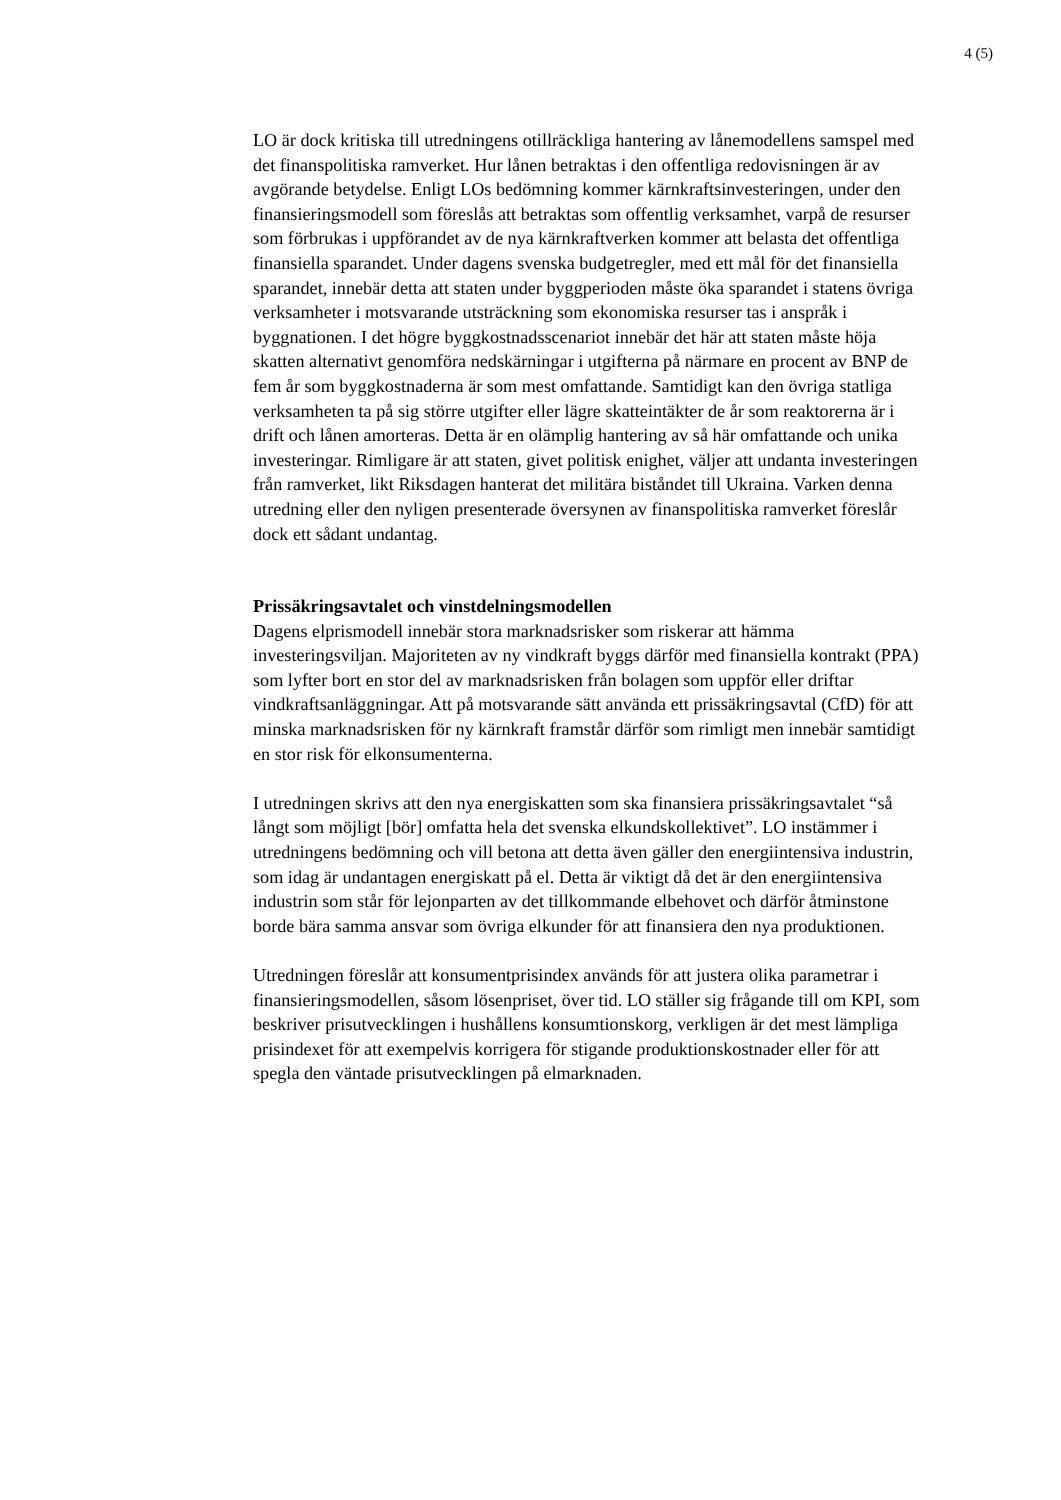4 (5)
LO är dock kritiska till utredningens otillräckliga hantering av lånemodellens samspel med det finanspolitiska ramverket. Hur lånen betraktas i den offentliga redovisningen är av avgörande betydelse. Enligt LOs bedömning kommer kärnkraftsinvesteringen, under den finansieringsmodell som föreslås att betraktas som offentlig verksamhet, varpå de resurser som förbrukas i uppförandet av de nya kärnkraftverken kommer att belasta det offentliga finansiella sparandet. Under dagens svenska budgetregler, med ett mål för det finansiella sparandet, innebär detta att staten under byggperioden måste öka sparandet i statens övriga verksamheter i motsvarande utsträckning som ekonomiska resurser tas i anspråk i byggnationen. I det högre byggkostnadsscenariot innebär det här att staten måste höja skatten alternativt genomföra nedskärningar i utgifterna på närmare en procent av BNP de fem år som byggkostnaderna är som mest omfattande. Samtidigt kan den övriga statliga verksamheten ta på sig större utgifter eller lägre skatteintäkter de år som reaktorerna är i drift och lånen amorteras. Detta är en olämplig hantering av så här omfattande och unika investeringar. Rimligare är att staten, givet politisk enighet, väljer att undanta investeringen från ramverket, likt Riksdagen hanterat det militära biståndet till Ukraina. Varken denna utredning eller den nyligen presenterade översynen av finanspolitiska ramverket föreslår dock ett sådant undantag.
Prissäkringsavtalet och vinstdelningsmodellen
Dagens elprismodell innebär stora marknadsrisker som riskerar att hämma investeringsviljan. Majoriteten av ny vindkraft byggs därför med finansiella kontrakt (PPA) som lyfter bort en stor del av marknadsrisken från bolagen som uppför eller driftar vindkraftsanläggningar. Att på motsvarande sätt använda ett prissäkringsavtal (CfD) för att minska marknadsrisken för ny kärnkraft framstår därför som rimligt men innebär samtidigt en stor risk för elkonsumenterna.
I utredningen skrivs att den nya energiskatten som ska finansiera prissäkringsavtalet “så långt som möjligt [bör] omfatta hela det svenska elkundskollektivet”. LO instämmer i utredningens bedömning och vill betona att detta även gäller den energiintensiva industrin, som idag är undantagen energiskatt på el. Detta är viktigt då det är den energiintensiva industrin som står för lejonparten av det tillkommande elbehovet och därför åtminstone borde bära samma ansvar som övriga elkunder för att finansiera den nya produktionen.
Utredningen föreslår att konsumentprisindex används för att justera olika parametrar i finansieringsmodellen, såsom lösenpriset, över tid. LO ställer sig frågande till om KPI, som beskriver prisutvecklingen i hushållens konsumtionskorg, verkligen är det mest lämpliga prisindexet för att exempelvis korrigera för stigande produktionskostnader eller för att spegla den väntade prisutvecklingen på elmarknaden.